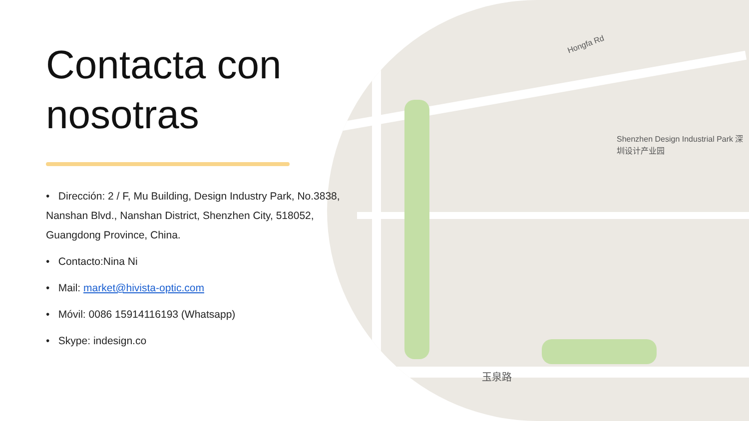Shenzhen Design Industrial Park 深圳设计产业园
Hongfa Rd
玉泉路
Contacta con nosotras
• Dirección: 2 / F, Mu Building, Design Industry Park, No.3838, Nanshan Blvd., Nanshan District, Shenzhen City, 518052, Guangdong Province, China.
• Contacto:Nina Ni
• Mail: market@hivista-optic.com
• Móvil: 0086 15914116193 (Whatsapp)
• Skype: indesign.co